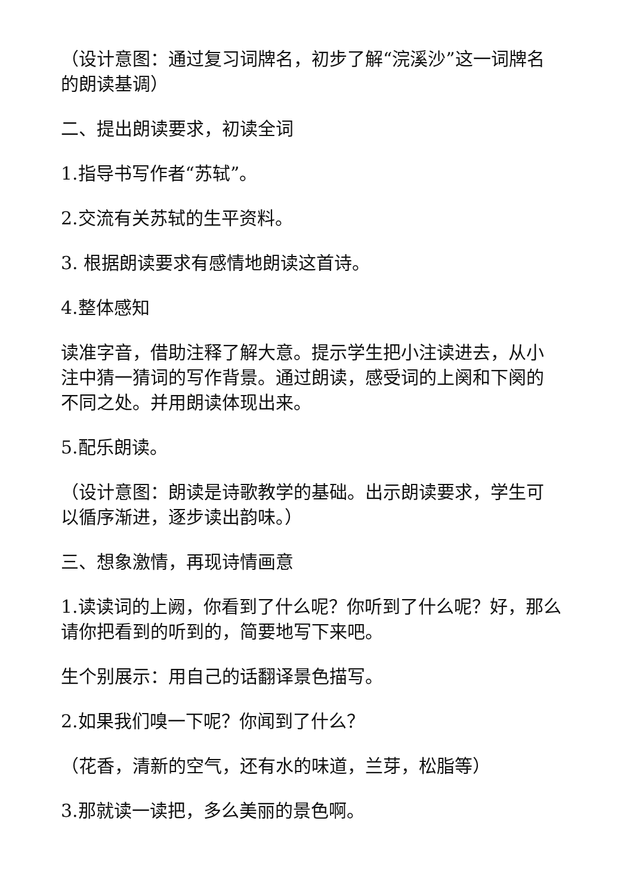（设计意图：通过复习词牌名，初步了解“浣溪沙”这一词牌名的朗读基调）
二、提出朗读要求，初读全词
1.指导书写作者“苏轼”。
2.交流有关苏轼的生平资料。
3. 根据朗读要求有感情地朗读这首诗。
4.整体感知
读准字音，借助注释了解大意。提示学生把小注读进去，从小注中猜一猜词的写作背景。通过朗读，感受词的上阕和下阕的不同之处。并用朗读体现出来。
5.配乐朗读。
（设计意图：朗读是诗歌教学的基础。出示朗读要求，学生可以循序渐进，逐步读出韵味。）
三、想象激情，再现诗情画意
1.读读词的上阙，你看到了什么呢？你听到了什么呢？好，那么请你把看到的听到的，简要地写下来吧。
生个别展示：用自己的话翻译景色描写。
2.如果我们嗅一下呢？你闻到了什么？
（花香，清新的空气，还有水的味道，兰芽，松脂等）
3.那就读一读把，多么美丽的景色啊。